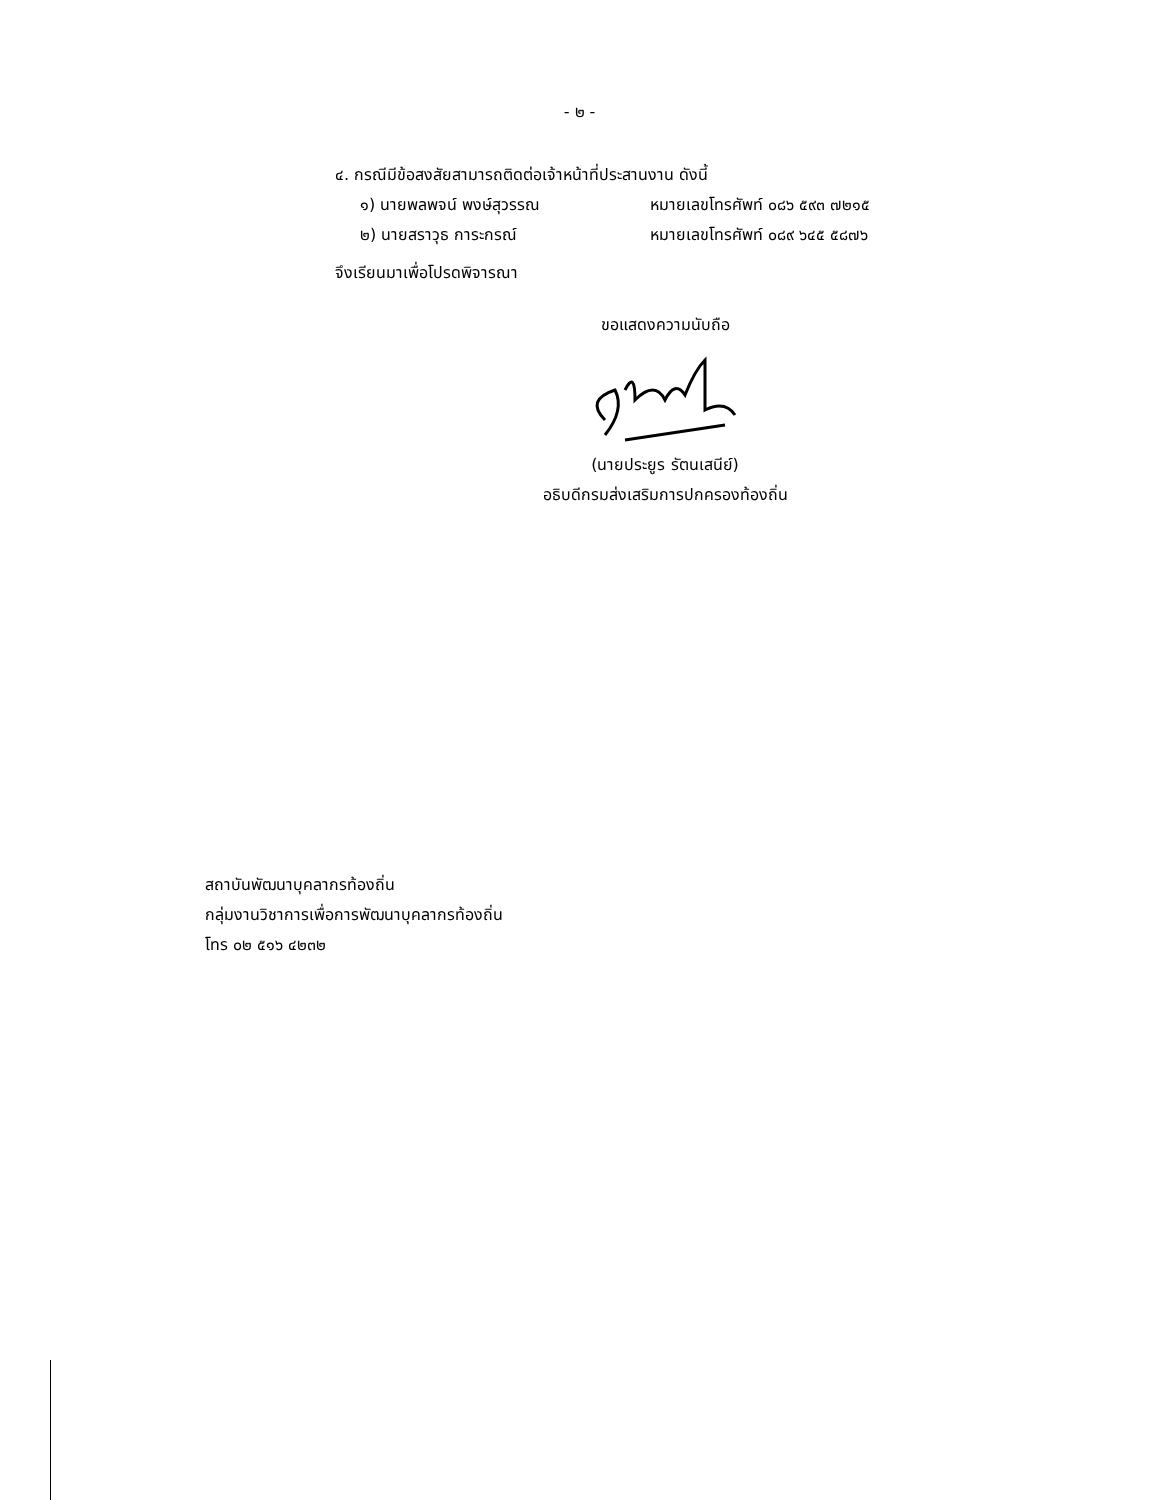- ๒ -
๔. กรณีมีข้อสงสัยสามารถติดต่อเจ้าหน้าที่ประสานงาน ดังนี้
๑) นายพลพจน์ พงษ์สุวรรณ หมายเลขโทรศัพท์ ๐๘๖ ๕๙๓ ๗๒๑๕
๒) นายสราวุธ การะกรณ์ หมายเลขโทรศัพท์ ๐๘๙ ๖๔๕ ๕๘๗๖
จึงเรียนมาเพื่อโปรดพิจารณา
ขอแสดงความนับถือ
(นายประยูร รัตนเสนีย์)
อธิบดีกรมส่งเสริมการปกครองท้องถิ่น
สถาบันพัฒนาบุคลากรท้องถิ่น
กลุ่มงานวิชาการเพื่อการพัฒนาบุคลากรท้องถิ่น
โทร ๐๒ ๕๑๖ ๔๒๓๒